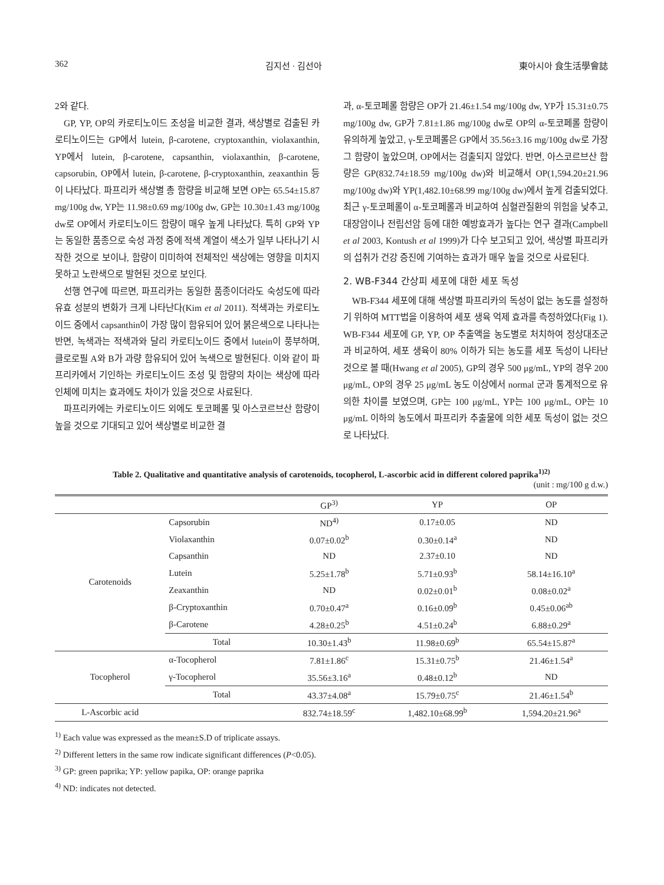362 김지선 · 김선아 東아시아 食生活學會誌
2와 같다.
GP, YP, OP의 카로티노이드 조성을 비교한 결과, 색상별로 검출된 카로티노이드는 GP에서 lutein, β-carotene, cryptoxanthin, violaxanthin, YP에서 lutein, β-carotene, capsanthin, violaxanthin, β-carotene, capsorubin, OP에서 lutein, β-carotene, β-cryptoxanthin, zeaxanthin 등이 나타났다. 파프리카 색상별 총 함량을 비교해 보면 OP는 65.54±15.87 mg/100g dw, YP는 11.98±0.69 mg/100g dw, GP는 10.30±1.43 mg/100g dw로 OP에서 카로티노이드 함량이 매우 높게 나타났다. 특히 GP와 YP는 동일한 품종으로 숙성 과정 중에 적색 계열이 색소가 일부 나타나기 시작한 것으로 보이나, 함량이 미미하여 전체적인 색상에는 영향을 미치지 못하고 노란색으로 발현된 것으로 보인다.
선행 연구에 따르면, 파프리카는 동일한 품종이더라도 숙성도에 따라 유효 성분의 변화가 크게 나타난다(Kim et al 2011). 적색과는 카로티노이드 중에서 capsanthin이 가장 많이 함유되어 있어 붉은색으로 나타나는 반면, 녹색과는 적색과와 달리 카로티노이드 중에서 lutein이 풍부하며, 클로로필 A와 B가 과량 함유되어 있어 녹색으로 발현된다. 이와 같이 파프리카에서 기인하는 카로티노이드 조성 및 함량의 차이는 색상에 따라 인체에 미치는 효과에도 차이가 있을 것으로 사료된다.
파프리카에는 카로티노이드 외에도 토코페롤 및 아스코르브산 함량이 높을 것으로 기대되고 있어 색상별로 비교한 결
과, α-토코페롤 함량은 OP가 21.46±1.54 mg/100g dw, YP가 15.31±0.75 mg/100g dw, GP가 7.81±1.86 mg/100g dw로 OP의 α-토코페롤 함량이 유의하게 높았고, γ-토코페롤은 GP에서 35.56±3.16 mg/100g dw로 가장 그 함량이 높았으며, OP에서는 검출되지 않았다. 반면, 아스코르브산 함량은 GP(832.74±18.59 mg/100g dw)와 비교해서 OP(1,594.20±21.96 mg/100g dw)와 YP(1,482.10±68.99 mg/100g dw)에서 높게 검출되었다. 최근 γ-토코페롤이 α-토코페롤과 비교하여 심혈관질환의 위험을 낮추고, 대장암이나 전립선암 등에 대한 예방효과가 높다는 연구 결과(Campbell et al 2003, Kontush et al 1999)가 다수 보고되고 있어, 색상별 파프리카의 섭취가 건강 증진에 기여하는 효과가 매우 높을 것으로 사료된다.
2. WB-F344 간상피 세포에 대한 세포 독성
WB-F344 세포에 대해 색상별 파프리카의 독성이 없는 농도를 설정하기 위하여 MTT법을 이용하여 세포 생육 억제 효과를 측정하였다(Fig 1). WB-F344 세포에 GP, YP, OP 추출액을 농도별로 처치하여 정상대조군과 비교하여, 세포 생육이 80% 이하가 되는 농도를 세포 독성이 나타난 것으로 볼 때(Hwang et al 2005), GP의 경우 500 μg/mL, YP의 경우 200 μg/mL, OP의 경우 25 μg/mL 농도 이상에서 normal 군과 통계적으로 유의한 차이를 보였으며, GP는 100 μg/mL, YP는 100 μg/mL, OP는 10 μg/mL 이하의 농도에서 파프리카 추출물에 의한 세포 독성이 없는 것으로 나타났다.
Table 2. Qualitative and quantitative analysis of carotenoids, tocopherol, L-ascorbic acid in different colored paprika<sup>1)2)</sup>
(unit : mg/100 g d.w.)
| | | GP<sup>3)</sup> | YP | OP |
| --- | --- | --- | --- | --- |
| Carotenoids | Capsorubin | ND<sup>4)</sup> | 0.17±0.05 | ND |
| | Violaxanthin | 0.07±0.02<sup>b</sup> | 0.30±0.14<sup>a</sup> | ND |
| | Capsanthin | ND | 2.37±0.10 | ND |
| | Lutein | 5.25±1.78<sup>b</sup> | 5.71±0.93<sup>b</sup> | 58.14±16.10<sup>a</sup> |
| | Zeaxanthin | ND | 0.02±0.01<sup>b</sup> | 0.08±0.02<sup>a</sup> |
| | β-Cryptoxanthin | 0.70±0.47<sup>a</sup> | 0.16±0.09<sup>b</sup> | 0.45±0.06<sup>ab</sup> |
| | β-Carotene | 4.28±0.25<sup>b</sup> | 4.51±0.24<sup>b</sup> | 6.88±0.29<sup>a</sup> |
| | Total | 10.30±1.43<sup>b</sup> | 11.98±0.69<sup>b</sup> | 65.54±15.87<sup>a</sup> |
| Tocopherol | α-Tocopherol | 7.81±1.86<sup>c</sup> | 15.31±0.75<sup>b</sup> | 21.46±1.54<sup>a</sup> |
| | γ-Tocopherol | 35.56±3.16<sup>a</sup> | 0.48±0.12<sup>b</sup> | ND |
| | Total | 43.37±4.08<sup>a</sup> | 15.79±0.75<sup>c</sup> | 21.46±1.54<sup>b</sup> |
| L-Ascorbic acid | | 832.74±18.59<sup>c</sup> | 1,482.10±68.99<sup>b</sup> | 1,594.20±21.96<sup>a</sup> |
<sup>1)</sup> Each value was expressed as the mean±S.D of triplicate assays.
<sup>2)</sup> Different letters in the same row indicate significant differences (P<0.05).
<sup>3)</sup> GP: green paprika; YP: yellow papika, OP: orange paprika
<sup>4)</sup> ND: indicates not detected.